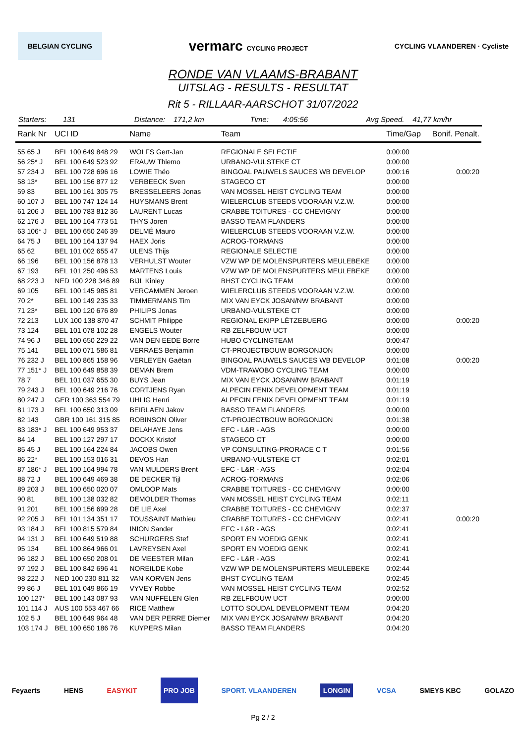BELGIAN CYCLING
vermarc CYCLING PROJECT CYCLING VLAANDEREN · Cycliste
RONDE VAN VLAAMS-BRABANT
UITSLAG - RESULTS - RESULTAT
Rit 5 - RILLAAR-AARSCHOT 31/07/2022
Starters: 131 Distance: 171,2 km Time: 4:05:56 Avg Speed. 41,77 km/hr
| Rank Nr | UCI ID | Name | Team | Time/Gap | Bonif. Penalt. |
| --- | --- | --- | --- | --- | --- |
| 55 65 J | BEL 100 649 848 29 | WOLFS Gert-Jan | REGIONALE SELECTIE | 0:00:00 | |
| 56 25* J | BEL 100 649 523 92 | ERAUW Thiemo | URBANO-VULSTEKE CT | 0:00:00 | |
| 57 234 J | BEL 100 728 696 16 | LOWIE Théo | BINGOAL PAUWELS SAUCES WB DEVELOP | 0:00:16 | 0:00:20 |
| 58 13* | BEL 100 156 877 12 | VERBEECK Sven | STAGECO CT | 0:00:00 | |
| 59 83 | BEL 100 161 305 75 | BRESSELEERS Jonas | VAN MOSSEL HEIST CYCLING TEAM | 0:00:00 | |
| 60 107 J | BEL 100 747 124 14 | HUYSMANS Brent | WIELERCLUB STEEDS VOORAAN V.Z.W. | 0:00:00 | |
| 61 206 J | BEL 100 783 812 36 | LAURENT Lucas | CRABBE TOITURES - CC CHEVIGNY | 0:00:00 | |
| 62 176 J | BEL 100 164 773 51 | THYS Joren | BASSO TEAM FLANDERS | 0:00:00 | |
| 63 106* J | BEL 100 650 246 39 | DELMÉ Mauro | WIELERCLUB STEEDS VOORAAN V.Z.W. | 0:00:00 | |
| 64 75 J | BEL 100 164 137 94 | HAEX Joris | ACROG-TORMANS | 0:00:00 | |
| 65 62 | BEL 101 002 655 47 | ULENS Thijs | REGIONALE SELECTIE | 0:00:00 | |
| 66 196 | BEL 100 156 878 13 | VERHULST Wouter | VZW WP DE MOLENSPURTERS MEULEBEKE | 0:00:00 | |
| 67 193 | BEL 101 250 496 53 | MARTENS Louis | VZW WP DE MOLENSPURTERS MEULEBEKE | 0:00:00 | |
| 68 223 J | NED 100 228 346 89 | BIJL Kinley | BHST CYCLING TEAM | 0:00:00 | |
| 69 105 | BEL 100 145 985 81 | VERCAMMEN Jeroen | WIELERCLUB STEEDS VOORAAN V.Z.W. | 0:00:00 | |
| 70 2* | BEL 100 149 235 33 | TIMMERMANS Tim | MIX VAN EYCK JOSAN/NW BRABANT | 0:00:00 | |
| 71 23* | BEL 100 120 676 89 | PHILIPS Jonas | URBANO-VULSTEKE CT | 0:00:00 | |
| 72 213 | LUX 100 138 870 47 | SCHMIT Philippe | REGIONAL EKIPP LËTZEBUERG | 0:00:00 | 0:00:20 |
| 73 124 | BEL 101 078 102 28 | ENGELS Wouter | RB ZELFBOUW UCT | 0:00:00 | |
| 74 96 J | BEL 100 650 229 22 | VAN DEN EEDE Borre | HUBO CYCLINGTEAM | 0:00:47 | |
| 75 141 | BEL 100 071 586 81 | VERRAES Benjamin | CT-PROJECTBOUW BORGONJON | 0:00:00 | |
| 76 232 J | BEL 100 865 158 96 | VERLEYEN Gaëtan | BINGOAL PAUWELS SAUCES WB DEVELOP | 0:01:08 | 0:00:20 |
| 77 151* J | BEL 100 649 858 39 | DEMAN Brem | VDM-TRAWOBO CYCLING TEAM | 0:00:00 | |
| 78 7 | BEL 101 037 655 30 | BUYS Jean | MIX VAN EYCK JOSAN/NW BRABANT | 0:01:19 | |
| 79 243 J | BEL 100 649 216 76 | CORTJENS Ryan | ALPECIN FENIX DEVELOPMENT TEAM | 0:01:19 | |
| 80 247 J | GER 100 363 554 79 | UHLIG Henri | ALPECIN FENIX DEVELOPMENT TEAM | 0:01:19 | |
| 81 173 J | BEL 100 650 313 09 | BEIRLAEN Jakov | BASSO TEAM FLANDERS | 0:00:00 | |
| 82 143 | GBR 100 161 315 85 | ROBINSON Oliver | CT-PROJECTBOUW BORGONJON | 0:01:38 | |
| 83 183* J | BEL 100 649 953 37 | DELAHAYE Jens | EFC - L&R - AGS | 0:00:00 | |
| 84 14 | BEL 100 127 297 17 | DOCKX Kristof | STAGECO CT | 0:00:00 | |
| 85 45 J | BEL 100 164 224 84 | JACOBS Owen | VP CONSULTING-PRORACE C T | 0:01:56 | |
| 86 22* | BEL 100 153 016 31 | DEVOS Han | URBANO-VULSTEKE CT | 0:02:01 | |
| 87 186* J | BEL 100 164 994 78 | VAN MULDERS Brent | EFC - L&R - AGS | 0:02:04 | |
| 88 72 J | BEL 100 649 469 38 | DE DECKER Tijl | ACROG-TORMANS | 0:02:06 | |
| 89 203 J | BEL 100 650 020 07 | OMLOOP Mats | CRABBE TOITURES - CC CHEVIGNY | 0:00:00 | |
| 90 81 | BEL 100 138 032 82 | DEMOLDER Thomas | VAN MOSSEL HEIST CYCLING TEAM | 0:02:11 | |
| 91 201 | BEL 100 156 699 28 | DE LIE Axel | CRABBE TOITURES - CC CHEVIGNY | 0:02:37 | |
| 92 205 J | BEL 101 134 351 17 | TOUSSAINT Mathieu | CRABBE TOITURES - CC CHEVIGNY | 0:02:41 | 0:00:20 |
| 93 184 J | BEL 100 815 579 84 | INION Sander | EFC - L&R - AGS | 0:02:41 | |
| 94 131 J | BEL 100 649 519 88 | SCHURGERS Stef | SPORT EN MOEDIG GENK | 0:02:41 | |
| 95 134 | BEL 100 864 966 01 | LAVREYSEN Axel | SPORT EN MOEDIG GENK | 0:02:41 | |
| 96 182 J | BEL 100 650 208 01 | DE MEESTER Milan | EFC - L&R - AGS | 0:02:41 | |
| 97 192 J | BEL 100 842 696 41 | NOREILDE Kobe | VZW WP DE MOLENSPURTERS MEULEBEKE | 0:02:44 | |
| 98 222 J | NED 100 230 811 32 | VAN KORVEN Jens | BHST CYCLING TEAM | 0:02:45 | |
| 99 86 J | BEL 101 049 866 19 | VYVEY Robbe | VAN MOSSEL HEIST CYCLING TEAM | 0:02:52 | |
| 100 127* | BEL 100 143 087 93 | VAN NUFFELEN Glen | RB ZELFBOUW UCT | 0:00:00 | |
| 101 114 J | AUS 100 553 467 66 | RICE Matthew | LOTTO SOUDAL DEVELOPMENT TEAM | 0:04:20 | |
| 102 5 J | BEL 100 649 964 48 | VAN DER PERRE Diemer | MIX VAN EYCK JOSAN/NW BRABANT | 0:04:20 | |
| 103 174 J | BEL 100 650 186 76 | KUYPERS Milan | BASSO TEAM FLANDERS | 0:04:20 | |
Feyaerts HENS EASYKIT PRO JOB SPORT. VLAANDEREN LONGIN VCSA SMEYS KBC GOLAZO
Pg 2 / 2